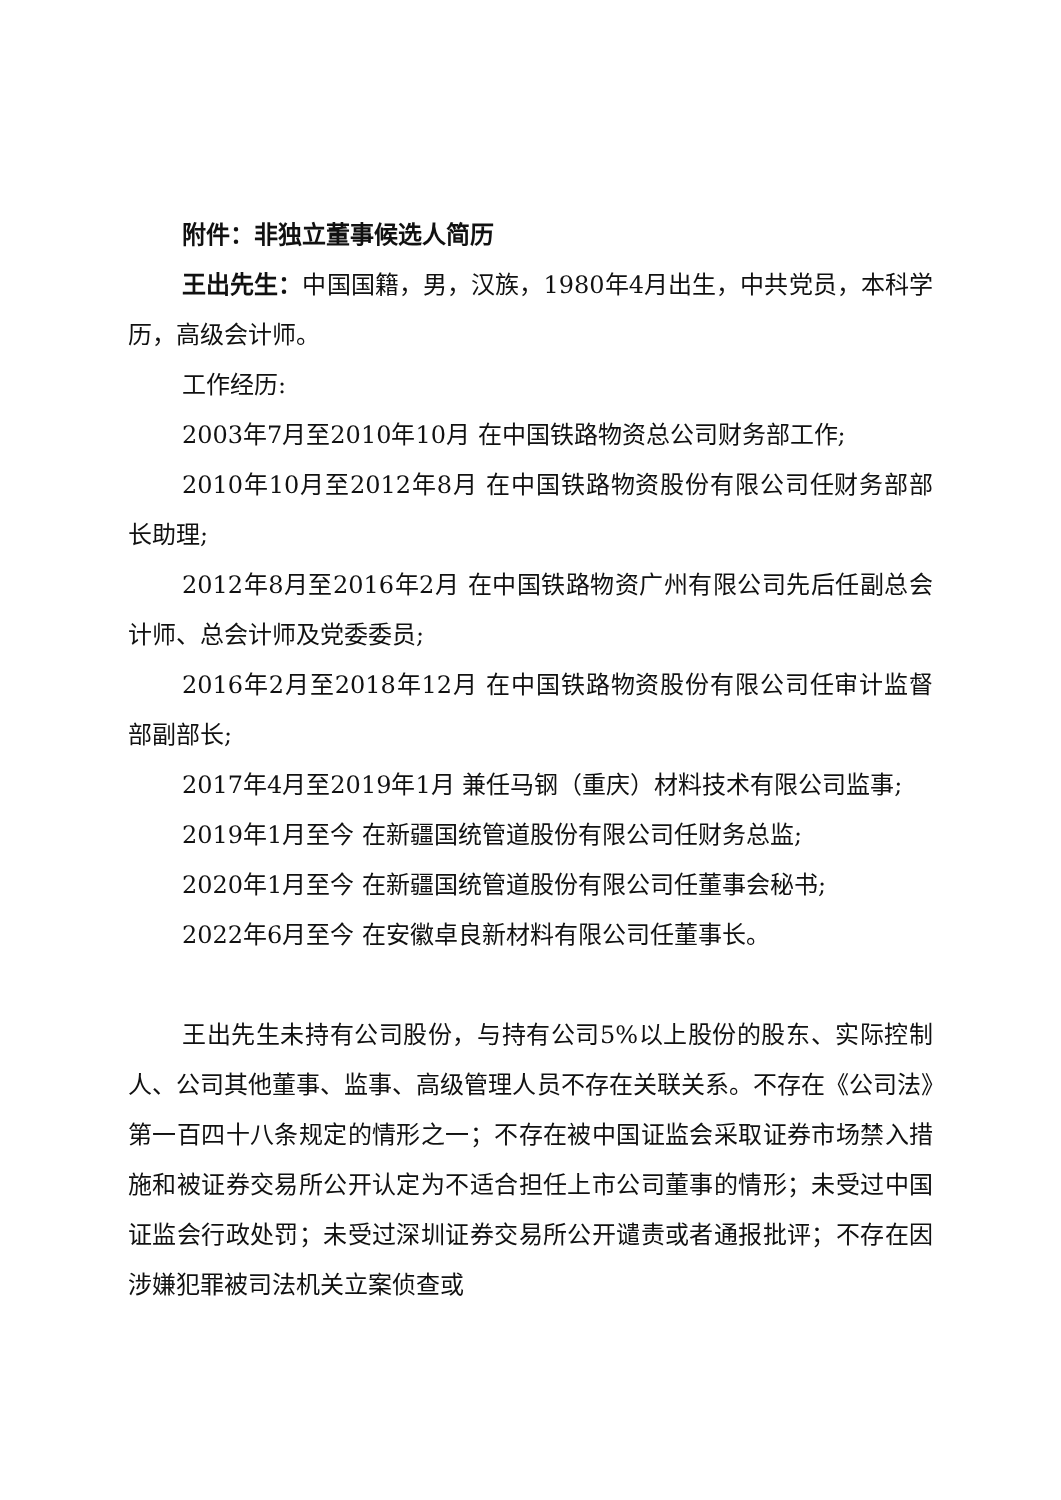附件：非独立董事候选人简历
王出先生：中国国籍，男，汉族，1980年4月出生，中共党员，本科学历，高级会计师。
工作经历:
2003年7月至2010年10月 在中国铁路物资总公司财务部工作;
2010年10月至2012年8月 在中国铁路物资股份有限公司任财务部部长助理;
2012年8月至2016年2月 在中国铁路物资广州有限公司先后任副总会计师、总会计师及党委委员;
2016年2月至2018年12月 在中国铁路物资股份有限公司任审计监督部副部长;
2017年4月至2019年1月 兼任马钢（重庆）材料技术有限公司监事;
2019年1月至今 在新疆国统管道股份有限公司任财务总监;
2020年1月至今 在新疆国统管道股份有限公司任董事会秘书;
2022年6月至今 在安徽卓良新材料有限公司任董事长。
王出先生未持有公司股份，与持有公司5%以上股份的股东、实际控制人、公司其他董事、监事、高级管理人员不存在关联关系。不存在《公司法》第一百四十八条规定的情形之一；不存在被中国证监会采取证券市场禁入措施和被证券交易所公开认定为不适合担任上市公司董事的情形；未受过中国证监会行政处罚；未受过深圳证券交易所公开谴责或者通报批评；不存在因涉嫌犯罪被司法机关立案侦查或